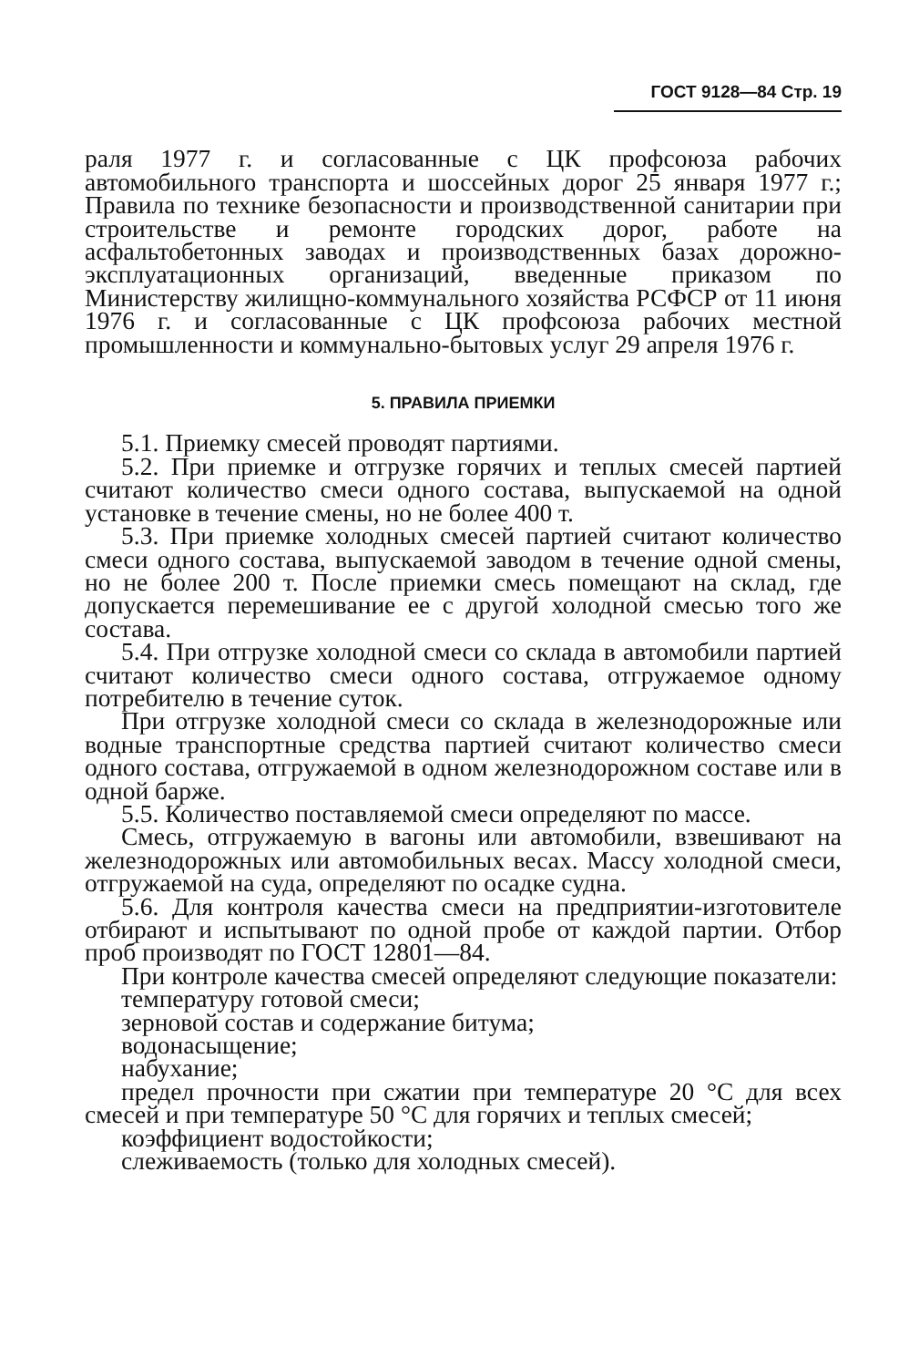ГОСТ 9128—84 Стр. 19
раля 1977 г. и согласованные с ЦК профсоюза рабочих автомобильного транспорта и шоссейных дорог 25 января 1977 г.; Правила по технике безопасности и производственной санитарии при строительстве и ремонте городских дорог, работе на асфальтобетонных заводах и производственных базах дорожно-эксплуатационных организаций, введенные приказом по Министерству жилищно-коммунального хозяйства РСФСР от 11 июня 1976 г. и согласованные с ЦК профсоюза рабочих местной промышленности и коммунально-бытовых услуг 29 апреля 1976 г.
5. ПРАВИЛА ПРИЕМКИ
5.1. Приемку смесей проводят партиями.
5.2. При приемке и отгрузке горячих и теплых смесей партией считают количество смеси одного состава, выпускаемой на одной установке в течение смены, но не более 400 т.
5.3. При приемке холодных смесей партией считают количество смеси одного состава, выпускаемой заводом в течение одной смены, но не более 200 т. После приемки смесь помещают на склад, где допускается перемешивание ее с другой холодной смесью того же состава.
5.4. При отгрузке холодной смеси со склада в автомобили партией считают количество смеси одного состава, отгружаемое одному потребителю в течение суток.
При отгрузке холодной смеси со склада в железнодорожные или водные транспортные средства партией считают количество смеси одного состава, отгружаемой в одном железнодорожном составе или в одной барже.
5.5. Количество поставляемой смеси определяют по массе.
Смесь, отгружаемую в вагоны или автомобили, взвешивают на железнодорожных или автомобильных весах. Массу холодной смеси, отгружаемой на суда, определяют по осадке судна.
5.6. Для контроля качества смеси на предприятии-изготовителе отбирают и испытывают по одной пробе от каждой партии. Отбор проб производят по ГОСТ 12801—84.
При контроле качества смесей определяют следующие показатели:
температуру готовой смеси;
зерновой состав и содержание битума;
водонасыщение;
набухание;
предел прочности при сжатии при температуре 20 °С для всех смесей и при температуре 50 °С для горячих и теплых смесей;
коэффициент водостойкости;
слеживаемость (только для холодных смесей).